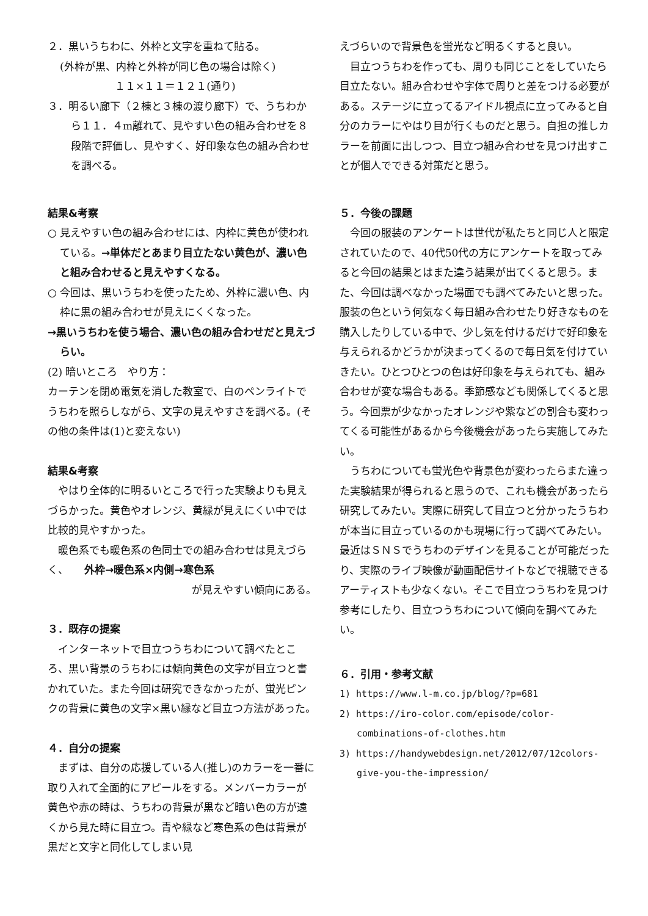２．黒いうちわに、外枠と文字を重ねて貼る。
(外枠が黒、内枠と外枠が同じ色の場合は除く)
１１×１１＝１２１(通り)
３．明るい廊下（２棟と３棟の渡り廊下）で、うちわから１１．４m離れて、見やすい色の組み合わせを８段階で評価し、見やすく、好印象な色の組み合わせを調べる。
結果&考察
○ 見えやすい色の組み合わせには、内枠に黄色が使われている。→単体だとあまり目立たない黄色が、濃い色と組み合わせると見えやすくなる。
○ 今回は、黒いうちわを使ったため、外枠に濃い色、内枠に黒の組み合わせが見えにくくなった。
→黒いうちわを使う場合、濃い色の組み合わせだと見えづらい。
(2) 暗いところ　やり方：
カーテンを閉め電気を消した教室で、白のペンライトでうちわを照らしながら、文字の見えやすさを調べる。(その他の条件は(1)と変えない)
結果&考察
やはり全体的に明るいところで行った実験よりも見えづらかった。黄色やオレンジ、黄緑が見えにくい中では比較的見やすかった。
暖色系でも暖色系の色同士での組み合わせは見えづらく、　　外枠→暖色系×内側→寒色系
が見えやすい傾向にある。
３．既存の提案
インターネットで目立つうちわについて調べたところ、黒い背景のうちわには傾向黄色の文字が目立つと書かれていた。また今回は研究できなかったが、蛍光ピンクの背景に黄色の文字×黒い縁など目立つ方法があった。
４．自分の提案
まずは、自分の応援している人(推し)のカラーを一番に取り入れて全面的にアピールをする。メンバーカラーが黄色や赤の時は、うちわの背景が黒など暗い色の方が遠くから見た時に目立つ。青や緑など寒色系の色は背景が黒だと文字と同化してしまい見
えづらいので背景色を蛍光など明るくすると良い。
目立つうちわを作っても、周りも同じことをしていたら目立たない。組み合わせや字体で周りと差をつける必要がある。ステージに立ってるアイドル視点に立ってみると自分のカラーにやはり目が行くものだと思う。自担の推しカラーを前面に出しつつ、目立つ組み合わせを見つけ出すことが個人でできる対策だと思う。
５．今後の課題
今回の服装のアンケートは世代が私たちと同じ人と限定されていたので、40代50代の方にアンケートを取ってみると今回の結果とはまた違う結果が出てくると思う。また、今回は調べなかった場面でも調べてみたいと思った。服装の色という何気なく毎日組み合わせたり好きなものを購入したりしている中で、少し気を付けるだけで好印象を与えられるかどうかが決まってくるので毎日気を付けていきたい。ひとつひとつの色は好印象を与えられても、組み合わせが変な場合もある。季節感なども関係してくると思う。今回票が少なかったオレンジや紫などの割合も変わってくる可能性があるから今後機会があったら実施してみたい。
うちわについても蛍光色や背景色が変わったらまた違った実験結果が得られると思うので、これも機会があったら研究してみたい。実際に研究して目立つと分かったうちわが本当に目立っているのかも現場に行って調べてみたい。最近はＳＮＳでうちわのデザインを見ることが可能だったり、実際のライブ映像が動画配信サイトなどで視聴できるアーティストも少なくない。そこで目立つうちわを見つけ参考にしたり、目立つうちわについて傾向を調べてみたい。
６．引用・参考文献
1) https://www.l-m.co.jp/blog/?p=681
2) https://iro-color.com/episode/color-combinations-of-clothes.htm
3) https://handywebdesign.net/2012/07/12colors-give-you-the-impression/